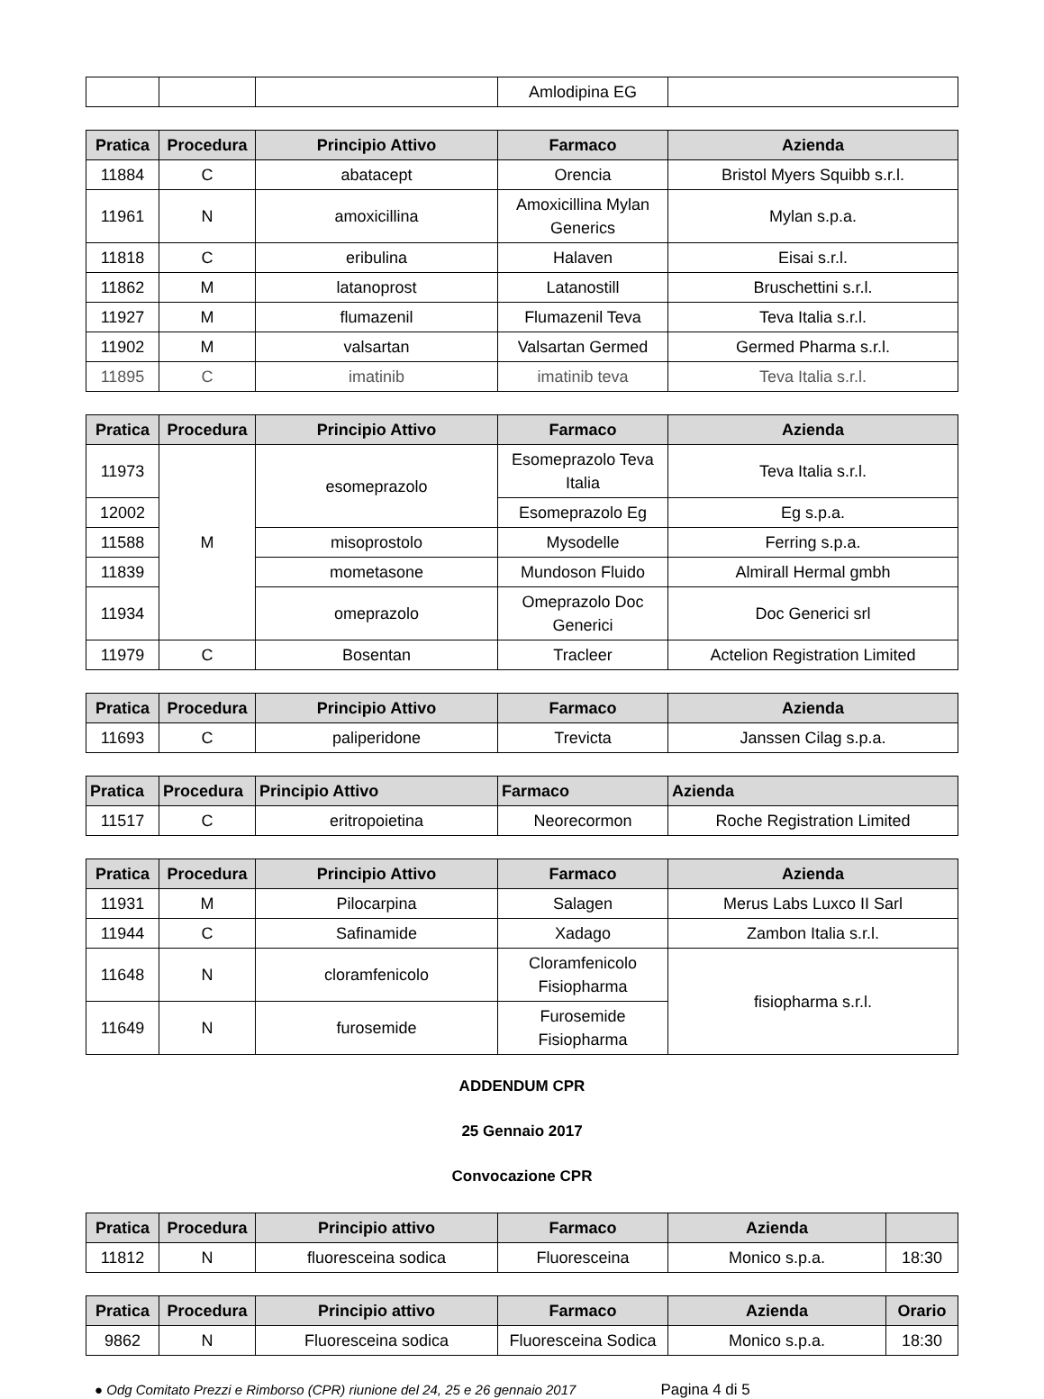| | | | Amlodipina EG | |
| Pratica | Procedura | Principio Attivo | Farmaco | Azienda |
| --- | --- | --- | --- | --- |
| 11884 | C | abatacept | Orencia | Bristol Myers Squibb s.r.l. |
| 11961 | N | amoxicillina | Amoxicillina Mylan Generics | Mylan s.p.a. |
| 11818 | C | eribulina | Halaven | Eisai s.r.l. |
| 11862 | M | latanoprost | Latanostill | Bruschettini s.r.l. |
| 11927 | M | flumazenil | Flumazenil Teva | Teva Italia s.r.l. |
| 11902 | M | valsartan | Valsartan Germed | Germed Pharma s.r.l. |
| 11895 | C | imatinib | imatinib teva | Teva Italia s.r.l. |
| Pratica | Procedura | Principio Attivo | Farmaco | Azienda |
| --- | --- | --- | --- | --- |
| 11973 | M | esomeprazolo | Esomeprazolo Teva Italia | Teva Italia s.r.l. |
| 12002 | | | Esomeprazolo Eg | Eg s.p.a. |
| 11588 | | misoprostolo | Mysodelle | Ferring s.p.a. |
| 11839 | | mometasone | Mundoson Fluido | Almirall Hermal gmbh |
| 11934 | | omeprazolo | Omeprazolo Doc Generici | Doc Generici srl |
| 11979 | C | Bosentan | Tracleer | Actelion Registration Limited |
| Pratica | Procedura | Principio Attivo | Farmaco | Azienda |
| --- | --- | --- | --- | --- |
| 11693 | C | paliperidone | Trevicta | Janssen Cilag s.p.a. |
| Pratica | Procedura | Principio Attivo | Farmaco | Azienda |
| --- | --- | --- | --- | --- |
| 11517 | C | eritropoietina | Neorecormon | Roche Registration Limited |
| Pratica | Procedura | Principio Attivo | Farmaco | Azienda |
| --- | --- | --- | --- | --- |
| 11931 | M | Pilocarpina | Salagen | Merus Labs Luxco II Sarl |
| 11944 | C | Safinamide | Xadago | Zambon Italia s.r.l. |
| 11648 | N | cloramfenicolo | Cloramfenicolo Fisiopharma | fisiopharma s.r.l. |
| 11649 | N | furosemide | Furosemide Fisiopharma | |
ADDENDUM CPR
25 Gennaio 2017
Convocazione CPR
| Pratica | Procedura | Principio attivo | Farmaco | Azienda | |
| --- | --- | --- | --- | --- | --- |
| 11812 | N | fluoresceina sodica | Fluoresceina | Monico s.p.a. | 18:30 |
| Pratica | Procedura | Principio attivo | Farmaco | Azienda | Orario |
| --- | --- | --- | --- | --- | --- |
| 9862 | N | Fluoresceina sodica | Fluoresceina Sodica | Monico s.p.a. | 18:30 |
● Odg Comitato Prezzi e Rimborso (CPR) riunione del 24, 25 e 26 gennaio 2017 Pagina 4 di 5